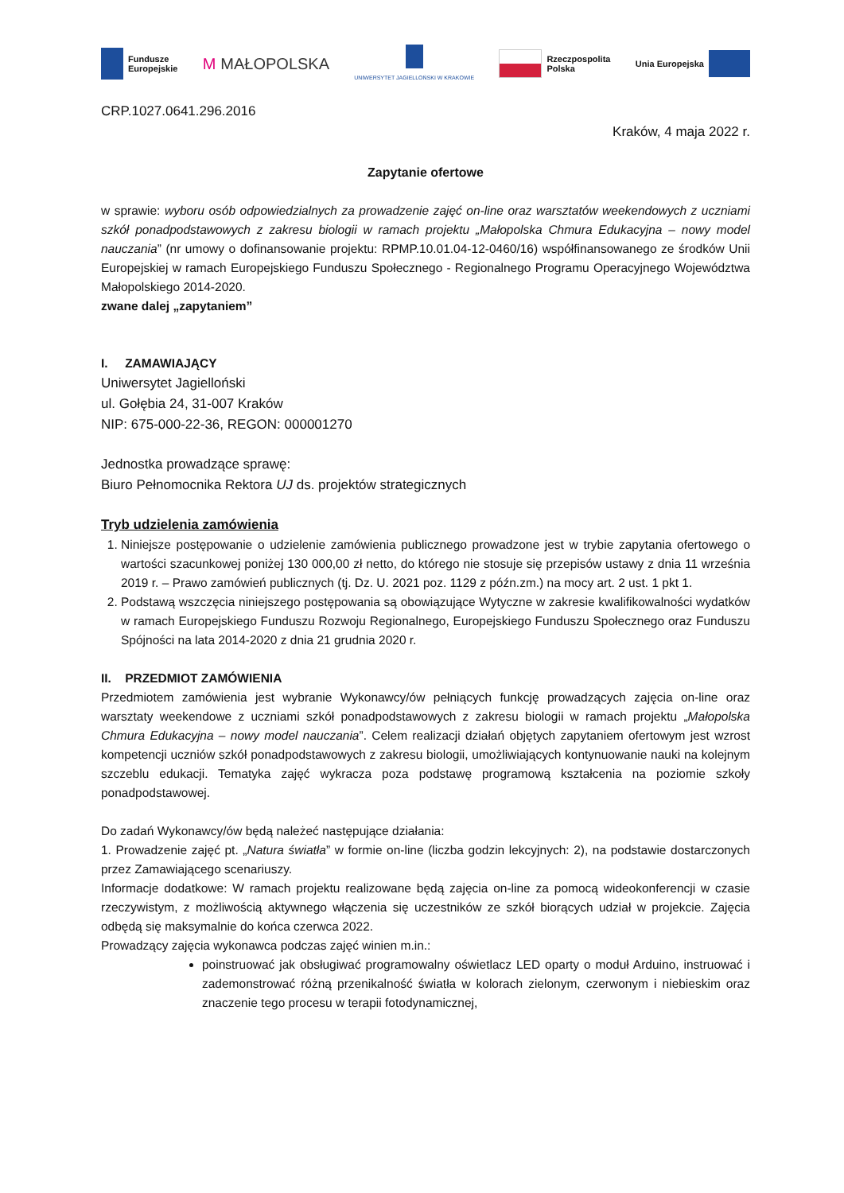Fundusze
Europejskie
M MAŁOPOLSKA
UNIWERSYTET JAGIELLOŃSKI W KRAKOWIE
Rzeczpospolita
Polska
Unia Europejska
CRP.1027.0641.296.2016
Kraków, 4 maja 2022 r.
Zapytanie ofertowe
w sprawie: wyboru osób odpowiedzialnych za prowadzenie zajęć on-line oraz warsztatów weekendowych z uczniami szkół ponadpodstawowych z zakresu biologii w ramach projektu „Małopolska Chmura Edukacyjna – nowy model nauczania” (nr umowy o dofinansowanie projektu: RPMP.10.01.04-12-0460/16) współfinansowanego ze środków Unii Europejskiej w ramach Europejskiego Funduszu Społecznego - Regionalnego Programu Operacyjnego Województwa Małopolskiego 2014-2020.
zwane dalej „zapytaniem”
I. ZAMAWIAJĄCY
Uniwersytet Jagielloński
ul. Gołębia 24, 31-007 Kraków
NIP: 675-000-22-36, REGON: 000001270
Jednostka prowadzące sprawę:
Biuro Pełnomocnika Rektora UJ ds. projektów strategicznych
Tryb udzielenia zamówienia
1. Niniejsze postępowanie o udzielenie zamówienia publicznego prowadzone jest w trybie zapytania ofertowego o wartości szacunkowej poniżej 130 000,00 zł netto, do którego nie stosuje się przepisów ustawy z dnia 11 września 2019 r. – Prawo zamówień publicznych (tj. Dz. U. 2021 poz. 1129 z późn.zm.) na mocy art. 2 ust. 1 pkt 1.
2. Podstawą wszczęcia niniejszego postępowania są obowiązujące Wytyczne w zakresie kwalifikowalności wydatków w ramach Europejskiego Funduszu Rozwoju Regionalnego, Europejskiego Funduszu Społecznego oraz Funduszu Spójności na lata 2014-2020 z dnia 21 grudnia 2020 r.
II. PRZEDMIOT ZAMÓWIENIA
Przedmiotem zamówienia jest wybranie Wykonawcy/ów pełniących funkcję prowadzących zajęcia on-line oraz warsztaty weekendowe z uczniami szkół ponadpodstawowych z zakresu biologii w ramach projektu „Małopolska Chmura Edukacyjna – nowy model nauczania”. Celem realizacji działań objętych zapytaniem ofertowym jest wzrost kompetencji uczniów szkół ponadpodstawowych z zakresu biologii, umożliwiających kontynuowanie nauki na kolejnym szczeblu edukacji. Tematyka zajęć wykracza poza podstawę programową kształcenia na poziomie szkoły ponadpodstawowej.
Do zadań Wykonawcy/ów będą należeć następujące działania:
1. Prowadzenie zajęć pt. „Natura światła” w formie on-line (liczba godzin lekcyjnych: 2), na podstawie dostarczonych przez Zamawiającego scenariuszy.
Informacje dodatkowe: W ramach projektu realizowane będą zajęcia on-line za pomocą wideokonferencji w czasie rzeczywistym, z możliwością aktywnego włączenia się uczestników ze szkół biorących udział w projekcie. Zajęcia odbędą się maksymalnie do końca czerwca 2022.
Prowadzący zajęcia wykonawca podczas zajęć winien m.in.:
poinstruować jak obsługiwać programowalny oświetlacz LED oparty o moduł Arduino, instruować i zademonstrować różną przenikalność światła w kolorach zielonym, czerwonym i niebieskim oraz znaczenie tego procesu w terapii fotodynamicznej,